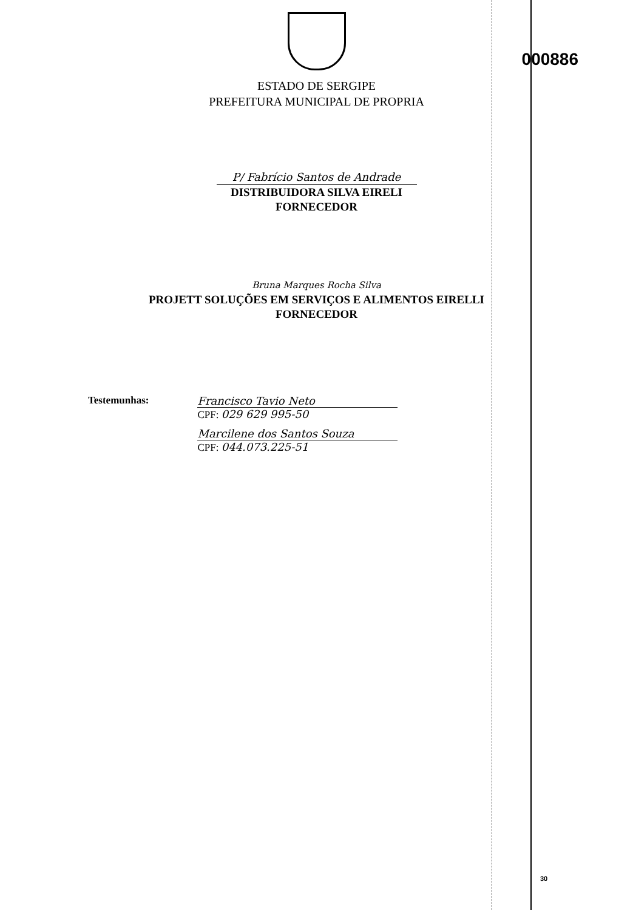000886
ESTADO DE SERGIPE
PREFEITURA MUNICIPAL DE PROPRIA
P/ Fabrício Santos de Andrade
DISTRIBUIDORA SILVA EIRELI
FORNECEDOR
Bruna Marques Rocha Silva
PROJETT SOLUÇÕES EM SERVIÇOS E ALIMENTOS EIRELLI
FORNECEDOR
Testemunhas: Francisco Tavio Neto
CPF: 029 629 995-50
Marcilene dos Santos Souza
CPF: 044.073.225-51
30